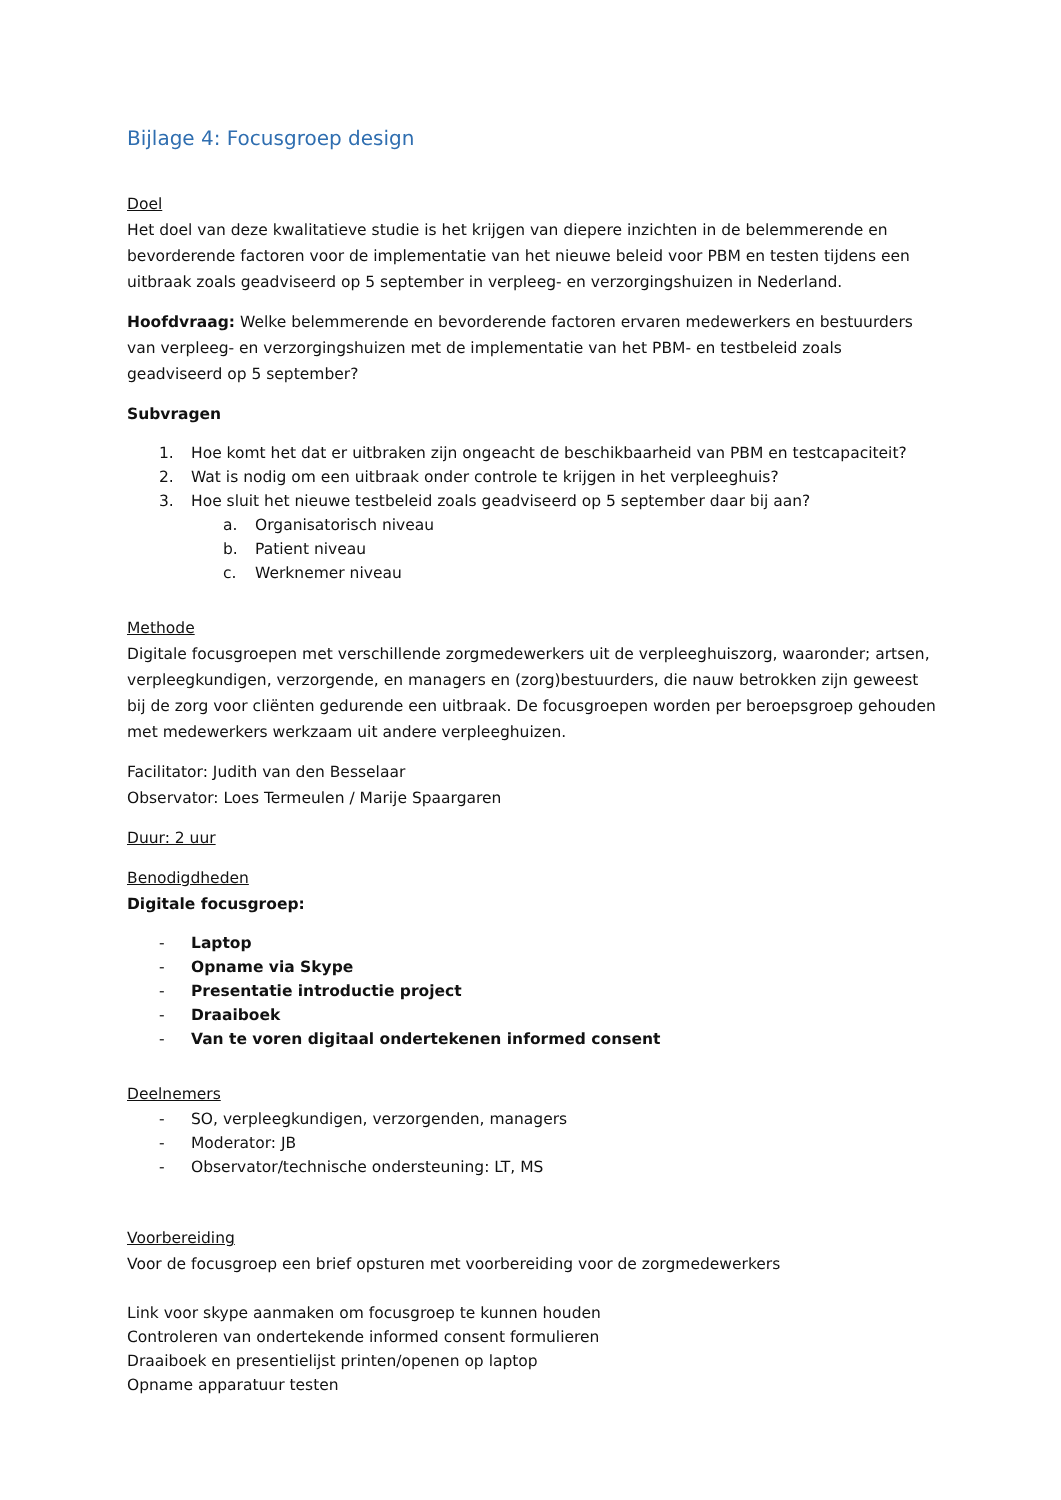Bijlage 4: Focusgroep design
Doel
Het doel van deze kwalitatieve studie is het krijgen van diepere inzichten in de belemmerende en bevorderende factoren voor de implementatie van het nieuwe beleid voor PBM en testen tijdens een uitbraak zoals geadviseerd op 5 september in verpleeg- en verzorgingshuizen in Nederland.
Hoofdvraag: Welke belemmerende en bevorderende factoren ervaren medewerkers en bestuurders van verpleeg- en verzorgingshuizen met de implementatie van het PBM- en testbeleid zoals geadviseerd op 5 september?
Subvragen
1. Hoe komt het dat er uitbraken zijn ongeacht de beschikbaarheid van PBM en testcapaciteit?
2. Wat is nodig om een uitbraak onder controle te krijgen in het verpleeghuis?
3. Hoe sluit het nieuwe testbeleid zoals geadviseerd op 5 september daar bij aan?
a. Organisatorisch niveau
b. Patient niveau
c. Werknemer niveau
Methode
Digitale focusgroepen met verschillende zorgmedewerkers uit de verpleeghuiszorg, waaronder; artsen, verpleegkundigen, verzorgende, en managers en (zorg)bestuurders, die nauw betrokken zijn geweest bij de zorg voor cliënten gedurende een uitbraak. De focusgroepen worden per beroepsgroep gehouden met medewerkers werkzaam uit andere verpleeghuizen.
Facilitator: Judith van den Besselaar
Observator: Loes Termeulen / Marije Spaargaren
Duur: 2 uur
Benodigdheden
Digitale focusgroep:
- Laptop
- Opname via Skype
- Presentatie introductie project
- Draaiboek
- Van te voren digitaal ondertekenen informed consent
Deelnemers
- SO, verpleegkundigen, verzorgenden, managers
- Moderator: JB
- Observator/technische ondersteuning: LT, MS
Voorbereiding
Voor de focusgroep een brief opsturen met voorbereiding voor de zorgmedewerkers
Link voor skype aanmaken om focusgroep te kunnen houden
Controleren van ondertekende informed consent formulieren
Draaiboek en presentielijst printen/openen op laptop
Opname apparatuur testen